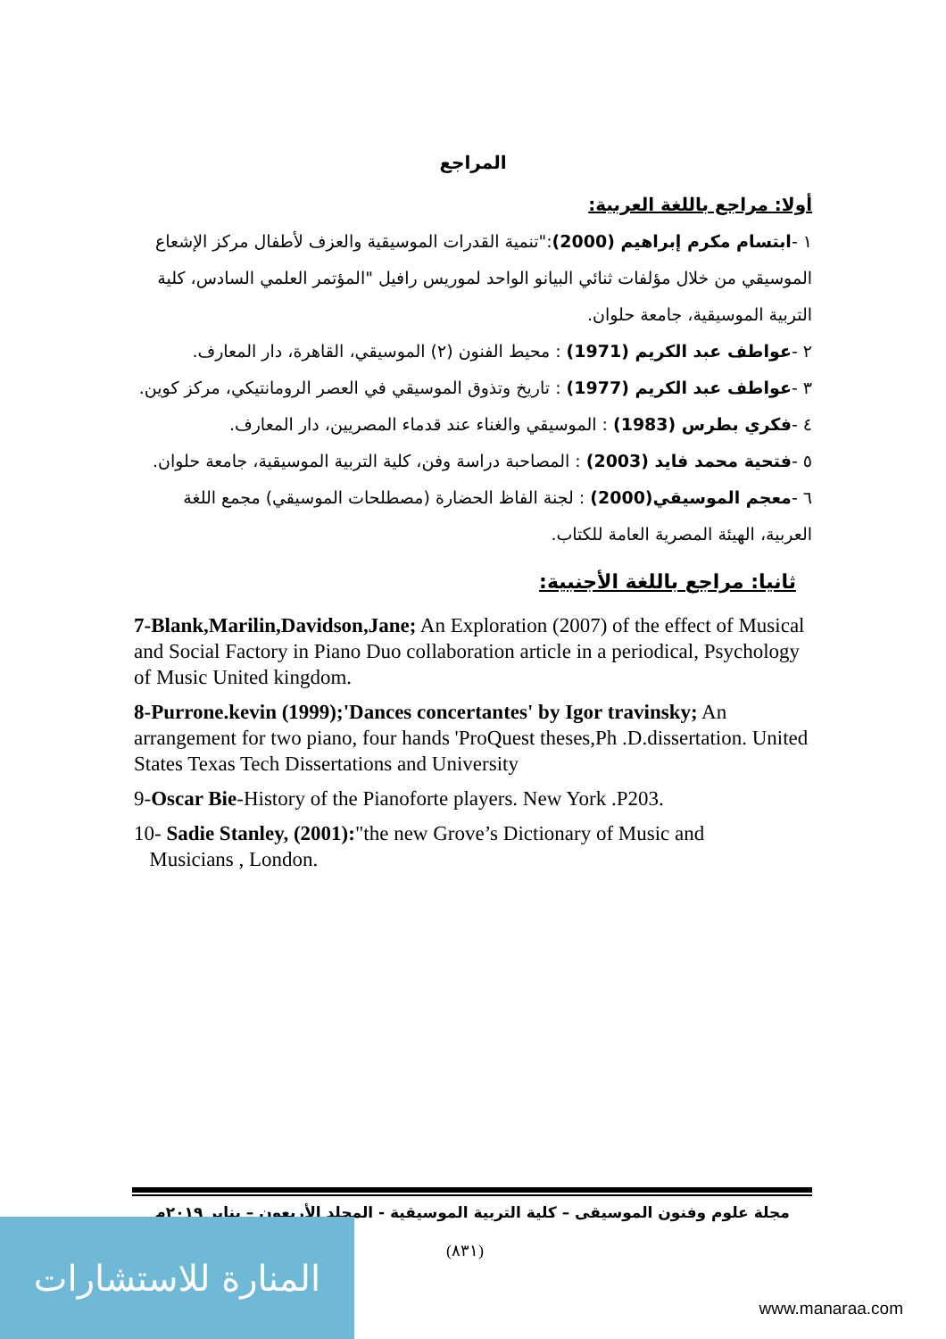المراجع
أولا: مراجع باللغة العربية:
١ -ابتسام مكرم إبراهيم (2000):"تنمية القدرات الموسيقية والعزف لأطفال مركز الإشعاع الموسيقي من خلال مؤلفات ثنائي البيانو الواحد لموريس رافيل "المؤتمر العلمي السادس، كلية التربية الموسيقية، جامعة حلوان.
٢ -عواطف عبد الكريم (1971) : محيط الفنون (٢) الموسيقي، القاهرة، دار المعارف.
٣ -عواطف عبد الكريم (1977) : تاريخ وتذوق الموسيقي في العصر الرومانتيكي، مركز كوين.
٤ -فكري بطرس (1983) : الموسيقي والغناء عند قدماء المصريين، دار المعارف.
٥ -فتحية محمد فايد (2003) : المصاحبة دراسة وفن، كلية التربية الموسيقية، جامعة حلوان.
٦ -معجم الموسيقي(2000) : لجنة الفاظ الحضارة (مصطلحات الموسيقي) مجمع اللغة العربية، الهيئة المصرية العامة للكتاب.
ثانيا: مراجع باللغة الأجنبية:
7-Blank,Marilin,Davidson,Jane; An Exploration (2007) of the effect of Musical and Social Factory in Piano Duo collaboration article in a periodical, Psychology of Music United kingdom.
8-Purrone.kevin (1999);'Dances concertantes' by Igor travinsky; An arrangement for two piano, four hands 'ProQuest theses,Ph .D.dissertation. United States Texas Tech Dissertations and University
9-Oscar Bie-History of the Pianoforte players. New York .P203.
10- Sadie Stanley, (2001):"the new Grove’s Dictionary of Music and
Musicians , London.
مجلة علوم وفنون الموسيقى – كلية التربية الموسيقية - المجلد الأربعون – يناير ٢٠١٩م
(٨٣١)
المنارة للاستشارات
www.manaraa.com